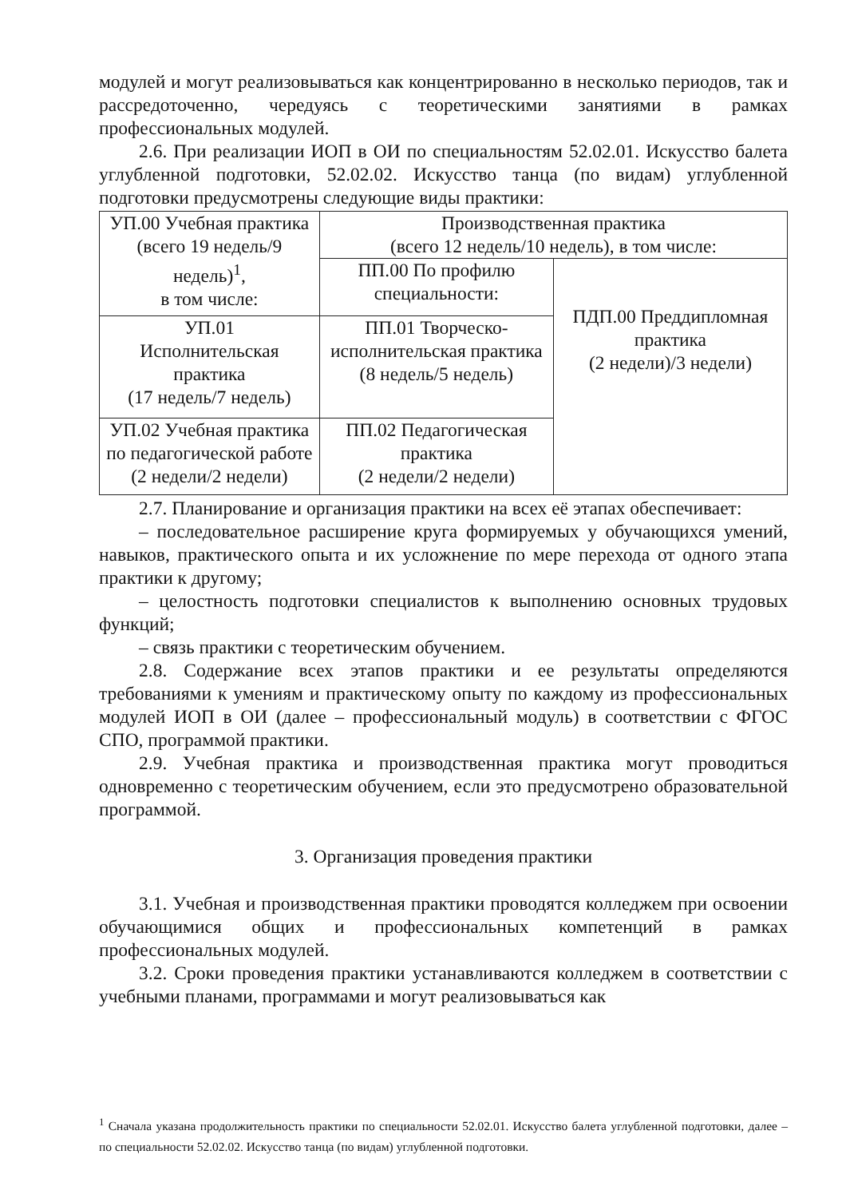модулей и могут реализовываться как концентрированно в несколько периодов, так и рассредоточенно, чередуясь с теоретическими занятиями в рамках профессиональных модулей.
2.6. При реализации ИОП в ОИ по специальностям 52.02.01. Искусство балета углубленной подготовки, 52.02.02. Искусство танца (по видам) углубленной подготовки предусмотрены следующие виды практики:
| УП.00 Учебная практика (всего 19 недель/9 недель)<sup>1</sup>, в том числе: | Производственная практика (всего 12 недель/10 недель), в том числе: | |
| | ПП.00 По профилю специальности: | ПДП.00 Преддипломная практика (2 недели)/3 недели) |
| УП.01 Исполнительская практика (17 недель/7 недель) | ПП.01 Творческо-исполнительская практика (8 недель/5 недель) | |
| УП.02 Учебная практика по педагогической работе (2 недели/2 недели) | ПП.02 Педагогическая практика (2 недели/2 недели) | |
2.7. Планирование и организация практики на всех её этапах обеспечивает:
– последовательное расширение круга формируемых у обучающихся умений, навыков, практического опыта и их усложнение по мере перехода от одного этапа практики к другому;
– целостность подготовки специалистов к выполнению основных трудовых функций;
– связь практики с теоретическим обучением.
2.8. Содержание всех этапов практики и ее результаты определяются требованиями к умениям и практическому опыту по каждому из профессиональных модулей ИОП в ОИ (далее – профессиональный модуль) в соответствии с ФГОС СПО, программой практики.
2.9. Учебная практика и производственная практика могут проводиться одновременно с теоретическим обучением, если это предусмотрено образовательной программой.
3. Организация проведения практики
3.1. Учебная и производственная практики проводятся колледжем при освоении обучающимися общих и профессиональных компетенций в рамках профессиональных модулей.
3.2. Сроки проведения практики устанавливаются колледжем в соответствии с учебными планами, программами и могут реализовываться как
<sup>1</sup> Сначала указана продолжительность практики по специальности 52.02.01. Искусство балета углубленной подготовки, далее – по специальности 52.02.02. Искусство танца (по видам) углубленной подготовки.